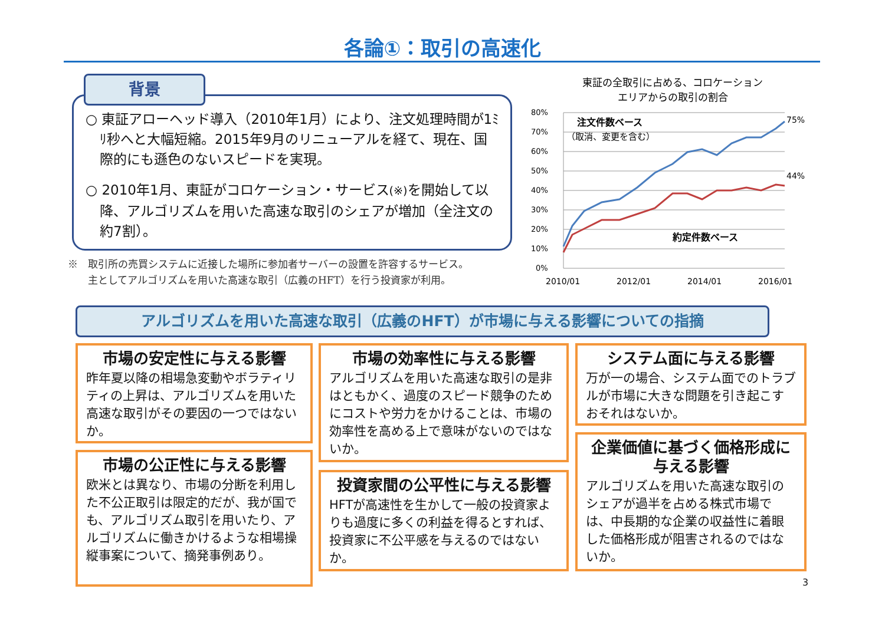各論①：取引の高速化
○ 東証アローヘッド導入（2010年1月）により、注文処理時間が1ﾐﾘ秒へと大幅短縮。2015年9月のリニューアルを経て、現在、国際的にも遜色のないスピードを実現。
○ 2010年1月、東証がコロケーション・サービス(※) を開始して以降、アルゴリズムを用いた高速な取引のシェアが増加（全注文の約7割）。
背景
※　取引所の売買システムに近接した場所に参加者サーバーの設置を許容するサービス。
　　主としてアルゴリズムを用いた高速な取引（広義のHFT）を行う投資家が利用。
東証の全取引に占める、コロケーション
エリアからの取引の割合
80%
70%
60%
50%
40%
30%
20%
10%
0%
2010/01
2012/01
2014/01
2016/01
75%
44%
注文件数ベース
（取消、変更を含む）
約定件数ベース
アルゴリズムを用いた高速な取引（広義のHFT）が市場に与える影響についての指摘
市場の安定性に与える影響
昨年夏以降の相場急変動やボラティリティの上昇は、アルゴリズムを用いた高速な取引がその要因の一つではないか。
市場の公正性に与える影響
欧米とは異なり、市場の分断を利用した不公正取引は限定的だが、我が国でも、アルゴリズム取引を用いたり、アルゴリズムに働きかけるような相場操縦事案について、摘発事例あり。
市場の効率性に与える影響
アルゴリズムを用いた高速な取引の是非はともかく、過度のスピード競争のためにコストや労力をかけることは、市場の効率性を高める上で意味がないのではないか。
投資家間の公平性に与える影響
HFTが高速性を生かして一般の投資家よりも過度に多くの利益を得るとすれば、投資家に不公平感を与えるのではないか。
システム面に与える影響
万が一の場合、システム面でのトラブルが市場に大きな問題を引き起こすおそれはないか。
企業価値に基づく価格形成に与える影響
アルゴリズムを用いた高速な取引のシェアが過半を占める株式市場では、中長期的な企業の収益性に着眼した価格形成が阻害されるのではないか。
3